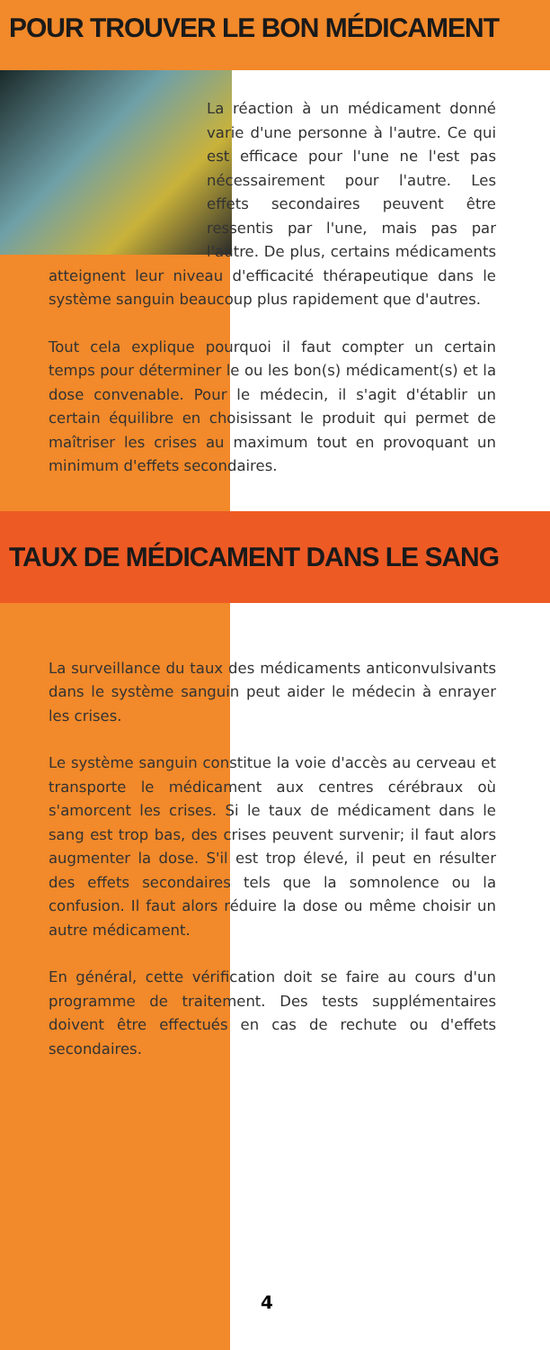POUR TROUVER LE BON MÉDICAMENT
La réaction à un médicament donné varie d'une personne à l'autre. Ce qui est efficace pour l'une ne l'est pas nécessairement pour l'autre. Les effets secondaires peuvent être ressentis par l'une, mais pas par l'autre. De plus, certains médicaments atteignent leur niveau d'efficacité thérapeutique dans le système sanguin beaucoup plus rapidement que d'autres.
Tout cela explique pourquoi il faut compter un certain temps pour déterminer le ou les bon(s) médicament(s) et la dose convenable. Pour le médecin, il s'agit d'établir un certain équilibre en choisissant le produit qui permet de maîtriser les crises au maximum tout en provoquant un minimum d'effets secondaires.
TAUX DE MÉDICAMENT DANS LE SANG
La surveillance du taux des médicaments anticonvulsivants dans le système sanguin peut aider le médecin à enrayer les crises.
Le système sanguin constitue la voie d'accès au cerveau et transporte le médicament aux centres cérébraux où s'amorcent les crises. Si le taux de médicament dans le sang est trop bas, des crises peuvent survenir; il faut alors augmenter la dose. S'il est trop élevé, il peut en résulter des effets secondaires tels que la somnolence ou la confusion. Il faut alors réduire la dose ou même choisir un autre médicament.
En général, cette vérification doit se faire au cours d'un programme de traitement. Des tests supplémentaires doivent être effectués en cas de rechute ou d'effets secondaires.
4